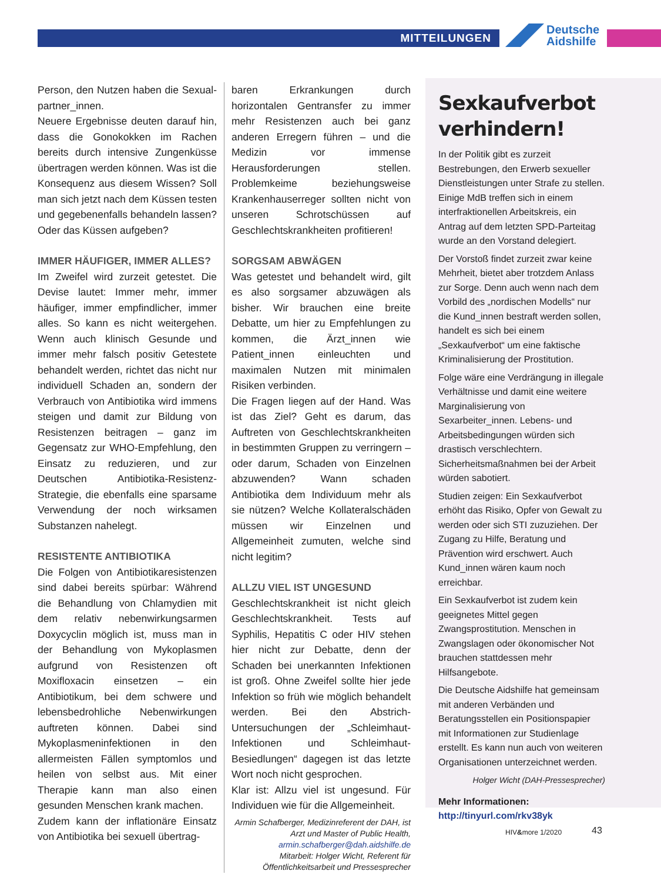MITTEILUNGEN
Deutsche
Aidshilfe
Person, den Nutzen haben die Sexual­partner_innen.
Neuere Ergebnisse deuten darauf hin, dass die Gonokokken im Rachen bereits durch intensive Zungenküsse übertragen werden können. Was ist die Konsequenz aus diesem Wissen? Soll man sich jetzt nach dem Küssen testen und gegebenenfalls behandeln lassen? Oder das Küssen aufgeben?
IMMER HÄUFIGER, IMMER ALLES?
Im Zweifel wird zurzeit getestet. Die Devise lautet: Immer mehr, immer häufiger, immer empfindlicher, immer alles. So kann es nicht weitergehen. Wenn auch klinisch Gesunde und immer mehr falsch positiv Getestete behandelt werden, richtet das nicht nur individuell Schaden an, sondern der Verbrauch von Antibiotika wird immens steigen und damit zur Bildung von Resistenzen beitragen – ganz im Gegensatz zur WHO-Empfehlung, den Einsatz zu reduzieren, und zur Deutschen Antibiotika-Resistenz-Strategie, die ebenfalls eine sparsame Verwendung der noch wirksamen Substanzen nahelegt.
RESISTENTE ANTIBIOTIKA
Die Folgen von Antibiotikaresistenzen sind dabei bereits spürbar: Während die Behandlung von Chlamydien mit dem relativ nebenwirkungsarmen Doxycyclin möglich ist, muss man in der Behandlung von Mykoplasmen aufgrund von Resistenzen oft Moxifloxacin einsetzen – ein Antibiotikum, bei dem schwere und lebensbedrohliche Nebenwirkungen auftreten können. Dabei sind Mykoplasmeninfektionen in den allermeisten Fällen symptomlos und heilen von selbst aus. Mit einer Therapie kann man also einen gesunden Menschen krank machen.
Zudem kann der inflationäre Einsatz von Antibiotika bei sexuell übertrag-
baren Erkrankungen durch horizontalen Gentransfer zu immer mehr Resistenzen auch bei ganz anderen Erregern führen – und die Medizin vor immense Herausforderungen stellen. Problemkeime beziehungsweise Krankenhauserreger sollten nicht von unseren Schrotschüssen auf Geschlechtskrankheiten profitieren!
SORGSAM ABWÄGEN
Was getestet und behandelt wird, gilt es also sorgsamer abzuwägen als bisher. Wir brauchen eine breite Debatte, um hier zu Empfehlungen zu kommen, die Ärzt_innen wie Patient_innen einleuchten und maximalen Nutzen mit minimalen Risiken verbinden.
Die Fragen liegen auf der Hand. Was ist das Ziel? Geht es darum, das Auftreten von Geschlechtskrankheiten in bestimmten Gruppen zu verringern – oder darum, Schaden von Einzelnen abzuwenden? Wann schaden Antibiotika dem Individuum mehr als sie nützen? Welche Kollateralschäden müssen wir Einzelnen und Allgemeinheit zumuten, welche sind nicht legitim?
ALLZU VIEL IST UNGESUND
Geschlechtskrankheit ist nicht gleich Geschlechtskrankheit. Tests auf Syphilis, Hepatitis C oder HIV stehen hier nicht zur Debatte, denn der Schaden bei unerkannten Infektionen ist groß. Ohne Zweifel sollte hier jede Infektion so früh wie möglich behandelt werden. Bei den Abstrich-Untersuchungen der „Schleimhaut-Infektionen und Schleimhaut-Besiedlungen“ dagegen ist das letzte Wort noch nicht gesprochen.
Klar ist: Allzu viel ist ungesund. Für Individuen wie für die Allgemeinheit.
Armin Schafberger, Medizinreferent der DAH, ist Arzt und Master of Public Health, armin.schafberger@dah.aidshilfe.de
Mitarbeit: Holger Wicht, Referent für Öffentlichkeitsarbeit und Pressesprecher
Sexkaufverbot verhindern!
In der Politik gibt es zurzeit Bestrebungen, den Erwerb sexueller Dienstleistungen unter Strafe zu stellen. Einige MdB treffen sich in einem interfraktionellen Arbeitskreis, ein Antrag auf dem letzten SPD-Parteitag wurde an den Vorstand delegiert.
Der Vorstoß findet zurzeit zwar keine Mehrheit, bietet aber trotzdem Anlass zur Sorge. Denn auch wenn nach dem Vorbild des „nordischen Modells“ nur die Kund_innen bestraft werden sollen, handelt es sich bei einem „Sexkaufverbot“ um eine faktische Kriminalisierung der Prostitution.
Folge wäre eine Verdrängung in illegale Verhältnisse und damit eine weitere Marginalisierung von Sexarbeiter_innen. Lebens- und Arbeitsbedingungen würden sich drastisch verschlechtern. Sicherheitsmaßnahmen bei der Arbeit würden sabotiert.
Studien zeigen: Ein Sexkaufverbot erhöht das Risiko, Opfer von Gewalt zu werden oder sich STI zuzuziehen. Der Zugang zu Hilfe, Beratung und Prävention wird erschwert. Auch Kund_innen wären kaum noch erreichbar.
Ein Sexkaufverbot ist zudem kein geeignetes Mittel gegen Zwangsprostitution. Menschen in Zwangslagen oder ökonomischer Not brauchen stattdessen mehr Hilfsangebote.
Die Deutsche Aidshilfe hat gemeinsam mit anderen Verbänden und Beratungsstellen ein Positionspapier mit Informationen zur Studienlage erstellt. Es kann nun auch von weiteren Organisationen unterzeichnet werden.
Holger Wicht (DAH-Pressesprecher)
Mehr Informationen:
http://tinyurl.com/rkv38yk
HIV&more 1/2020 43